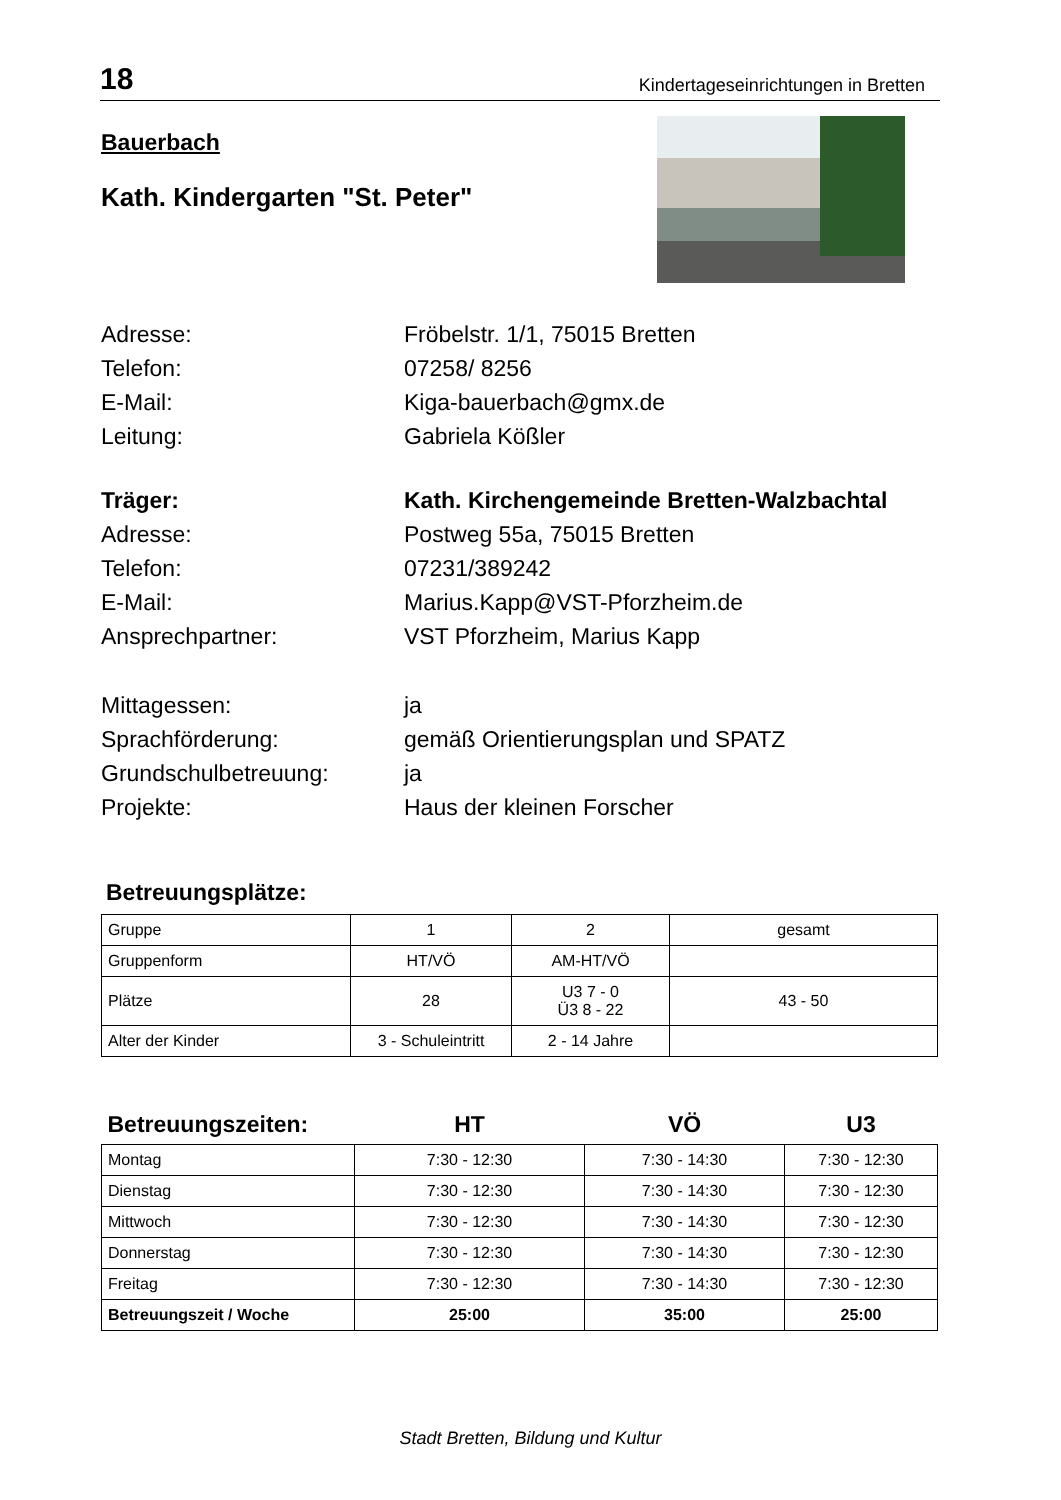18 Kindertageseinrichtungen in Bretten
Bauerbach
Kath. Kindergarten "St. Peter"
Adresse:
Fröbelstr. 1/1, 75015 Bretten
Telefon:
07258/ 8256
E-Mail:
Kiga-bauerbach@gmx.de
Leitung:
Gabriela Kößler
Träger:
Kath. Kirchengemeinde Bretten-Walzbachtal
Adresse:
Postweg 55a, 75015 Bretten
Telefon:
07231/389242
E-Mail:
Marius.Kapp@VST-Pforzheim.de
Ansprechpartner:
VST Pforzheim, Marius Kapp
Mittagessen:
ja
Sprachförderung:
gemäß Orientierungsplan und SPATZ
Grundschulbetreuung:
ja
Projekte:
Haus der kleinen Forscher
Betreuungsplätze:
| Gruppe | 1 | 2 | gesamt |
| Gruppenform | HT/VÖ | AM-HT/VÖ | |
| Plätze | 28 | U3 7 - 0 Ü3 8 - 22 | 43 - 50 |
| Alter der Kinder | 3 - Schuleintritt | 2 - 14 Jahre | |
| Betreuungszeiten: | HT | VÖ | U3 |
| Montag | 7:30 - 12:30 | 7:30 - 14:30 | 7:30 - 12:30 |
| Dienstag | 7:30 - 12:30 | 7:30 - 14:30 | 7:30 - 12:30 |
| Mittwoch | 7:30 - 12:30 | 7:30 - 14:30 | 7:30 - 12:30 |
| Donnerstag | 7:30 - 12:30 | 7:30 - 14:30 | 7:30 - 12:30 |
| Freitag | 7:30 - 12:30 | 7:30 - 14:30 | 7:30 - 12:30 |
| Betreuungszeit / Woche | 25:00 | 35:00 | 25:00 |
Stadt Bretten, Bildung und Kultur